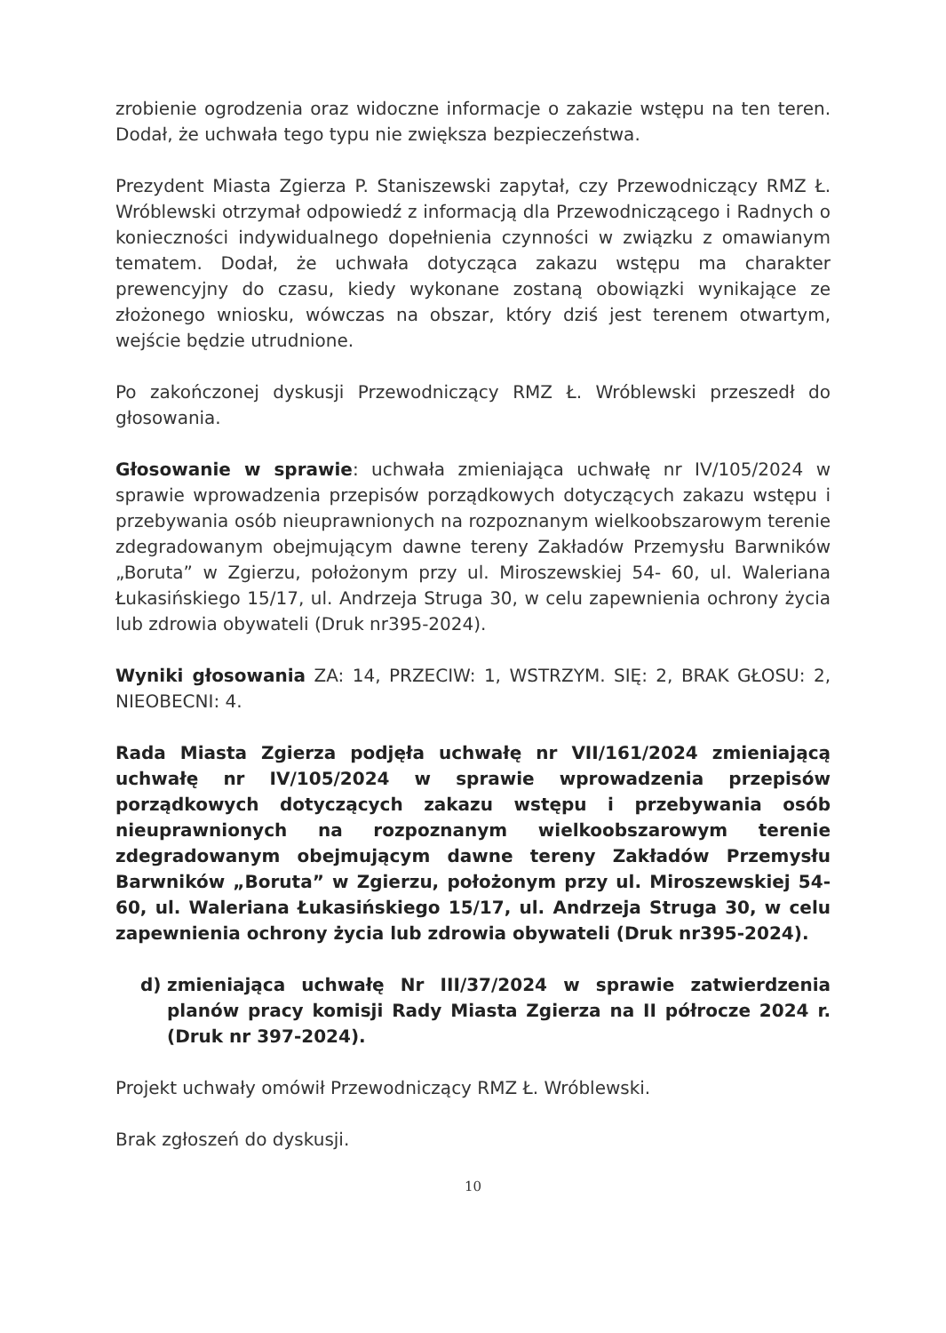zrobienie ogrodzenia oraz widoczne informacje o zakazie wstępu na ten teren. Dodał, że uchwała tego typu nie zwiększa bezpieczeństwa.
Prezydent Miasta Zgierza P. Staniszewski zapytał, czy Przewodniczący RMZ Ł. Wróblewski otrzymał odpowiedź z informacją dla Przewodniczącego i Radnych o konieczności indywidualnego dopełnienia czynności w związku z omawianym tematem. Dodał, że uchwała dotycząca zakazu wstępu ma charakter prewencyjny do czasu, kiedy wykonane zostaną obowiązki wynikające ze złożonego wniosku, wówczas na obszar, który dziś jest terenem otwartym, wejście będzie utrudnione.
Po zakończonej dyskusji Przewodniczący RMZ Ł. Wróblewski przeszedł do głosowania.
Głosowanie w sprawie: uchwała zmieniająca uchwałę nr IV/105/2024 w sprawie wprowadzenia przepisów porządkowych dotyczących zakazu wstępu i przebywania osób nieuprawnionych na rozpoznanym wielkoobszarowym terenie zdegradowanym obejmującym dawne tereny Zakładów Przemysłu Barwników „Boruta” w Zgierzu, położonym przy ul. Miroszewskiej 54- 60, ul. Waleriana Łukasińskiego 15/17, ul. Andrzeja Struga 30, w celu zapewnienia ochrony życia lub zdrowia obywateli (Druk nr395-2024).
Wyniki głosowania ZA: 14, PRZECIW: 1, WSTRZYM. SIĘ: 2, BRAK GŁOSU: 2, NIEOBECNI: 4.
Rada Miasta Zgierza podjęła uchwałę nr VII/161/2024 zmieniającą uchwałę nr IV/105/2024 w sprawie wprowadzenia przepisów porządkowych dotyczących zakazu wstępu i przebywania osób nieuprawnionych na rozpoznanym wielkoobszarowym terenie zdegradowanym obejmującym dawne tereny Zakładów Przemysłu Barwników „Boruta” w Zgierzu, położonym przy ul. Miroszewskiej 54- 60, ul. Waleriana Łukasińskiego 15/17, ul. Andrzeja Struga 30, w celu zapewnienia ochrony życia lub zdrowia obywateli (Druk nr395-2024).
d) zmieniająca uchwałę Nr III/37/2024 w sprawie zatwierdzenia planów pracy komisji Rady Miasta Zgierza na II półrocze 2024 r. (Druk nr 397-2024).
Projekt uchwały omówił Przewodniczący RMZ Ł. Wróblewski.
Brak zgłoszeń do dyskusji.
10